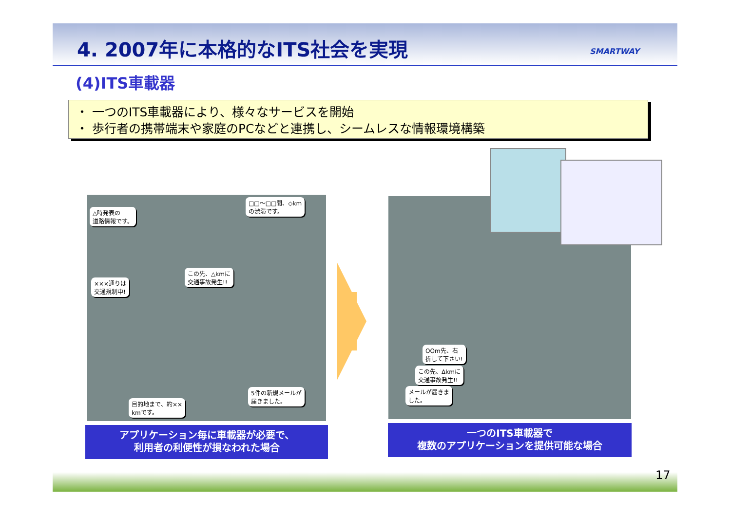4. 2007年に本格的なITS社会を実現 SMARTWAY
(4)ITS車載器
・ 一つのITS車載器により、様々なサービスを開始
・ 歩行者の携帯端末や家庭のPCなどと連携し、シームレスな情報環境構築
△時発表の
道路情報です。
□□～□□間、◇km
の渋滞です。
この先、△kmに
交通事故発生!!
×××通りは
交通規制中!
5件の新規メールが
届きました。
目的地まで、約××
kmです。
アプリケーション毎に車載器が必要で、
利用者の利便性が損なわれた場合
OOm先、右
折して下さい!
この先、Δkmに
交通事故発生!!
メールが届きま
した。
一つのITS車載器で
複数のアプリケーションを提供可能な場合
17